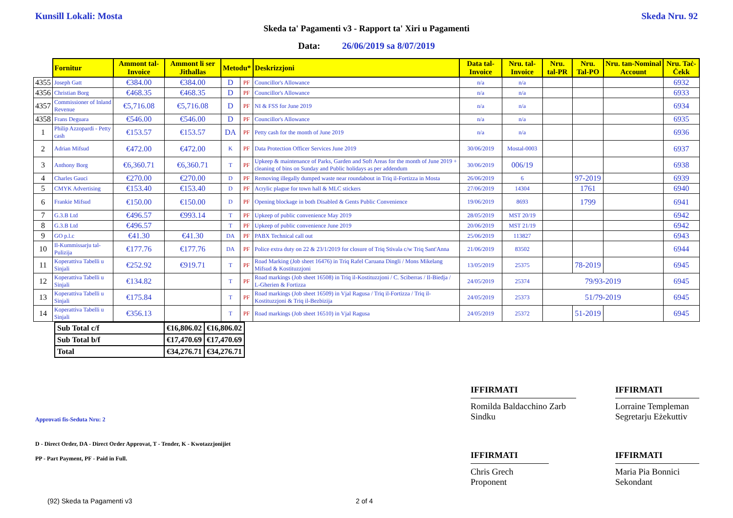Kunsill Lokali: Mosta Skeda Nru. 92
Skeda ta' Pagamenti v3 - Rapport ta' Xiri u Pagamenti
Data: 26/06/2019 sa 8/07/2019
| | Fornitur | Ammont tal-Invoice | Ammont li ser Jithallas | Metodu* | | Deskrizzjoni | Data tal-Invoice | Nru. tal-Invoice | Nru. tal-PR | Nru. Tal-PO | Nru. tan-Nominal Account | Nru. Taċ-Ċekk |
| 4355 | Joseph Gatt | €384.00 | €384.00 | D | PF | Councillor's Allowance | n/a | n/a | | | | 6932 |
| 4356 | Christian Borg | €468.35 | €468.35 | D | PF | Councillor's Allowance | n/a | n/a | | | | 6933 |
| 4357 | Commissioner of Inland Revenue | €5,716.08 | €5,716.08 | D | PF | NI & FSS for June 2019 | n/a | n/a | | | | 6934 |
| 4358 | Frans Deguara | €546.00 | €546.00 | D | PF | Councillor's Allowance | n/a | n/a | | | | 6935 |
| 1 | Philip Azzopardi - Petty cash | €153.57 | €153.57 | DA | PF | Petty cash for the month of June 2019 | n/a | n/a | | | | 6936 |
| 2 | Adrian Mifsud | €472.00 | €472.00 | K | PF | Data Protection Officer Services June 2019 | 30/06/2019 | Mostal-0003 | | | | 6937 |
| 3 | Anthony Borg | €6,360.71 | €6,360.71 | T | PF | Upkeep & maintenance of Parks, Garden and Soft Areas for the month of June 2019 + cleaning of bins on Sunday and Public holidays as per addendum | 30/06/2019 | 006/19 | | | | 6938 |
| 4 | Charles Gauci | €270.00 | €270.00 | D | PF | Removing illegally dumped waste near roundabout in Triq il-Fortizza in Mosta | 26/06/2019 | 6 | | 97-2019 | | 6939 |
| 5 | CMYK Advertising | €153.40 | €153.40 | D | PF | Acrylic plague for town hall & MLC stickers | 27/06/2019 | 14304 | | 1761 | | 6940 |
| 6 | Frankie Mifsud | €150.00 | €150.00 | D | PF | Opening blockage in both Disabled & Gents Public Convenience | 19/06/2019 | 8693 | | 1799 | | 6941 |
| 7 | G.3.B Ltd | €496.57 | €993.14 | T | PF | Upkeep of public convenience May 2019 | 28/05/2019 | MST 20/19 | | | | 6942 |
| 8 | G.3.B Ltd | €496.57 | | T | PF | Upkeep of public convenience June 2019 | 20/06/2019 | MST 21/19 | | | | 6942 |
| 9 | GO p.l.c | €41.30 | €41.30 | DA | PF | PABX Technical call out | 25/06/2019 | 113827 | | | | 6943 |
| 10 | Il-Kummissarju tal-Pulizija | €177.76 | €177.76 | DA | PF | Police extra duty on 22 & 23/1/2019 for closure of Triq Stivala c/w Triq Sant'Anna | 21/06/2019 | 83502 | | | | 6944 |
| 11 | Koperattiva Tabelli u Sinjali | €252.92 | €919.71 | T | PF | Road Marking (Job sheet 16476) in Triq Rafel Caruana Dingli / Mons Mikelang Mifsud & Kostituzzjoni | 13/05/2019 | 25375 | | 78-2019 | | 6945 |
| 12 | Koperattiva Tabelli u Sinjali | €134.82 | | T | PF | Road markings (Job sheet 16508) in Triq il-Kostituzzjoni / C. Sciberras / Il-Biedja / L-Gherien & Fortizza | 24/05/2019 | 25374 | 79/93-2019 | | | 6945 |
| 13 | Koperattiva Tabelli u Sinjali | €175.84 | | T | PF | Road markings (Job sheet 16509) in Vjal Ragusa / Triq il-Fortizza / Triq il-Kostituzzjoni & Triq il-Bezbizija | 24/05/2019 | 25373 | 51/79-2019 | | | 6945 |
| 14 | Koperattiva Tabelli u Sinjali | €356.13 | | T | PF | Road markings (Job sheet 16510) in Vjal Ragusa | 24/05/2019 | 25372 | | 51-2019 | | 6945 |
| Sub Total c/f | €16,806.02 | €16,806.02 |
| Sub Total b/f | €17,470.69 | €17,470.69 |
| Total | €34,276.71 | €34,276.71 |
Approvati fis-Seduta Nru: 2
D - Direct Order, DA - Direct Order Approvat, T - Tender, K - Kwotazzjonijiet
PP - Part Payment, PF - Paid in Full.
IFFIRMATI
Romilda Baldacchino Zarb
Sindku
IFFIRMATI
Lorraine Templeman
Segretarju Eżekuttiv
IFFIRMATI
Chris Grech
Proponent
IFFIRMATI
Maria Pia Bonnici
Sekondant
(92) Skeda ta Pagamenti v3 2 of 4